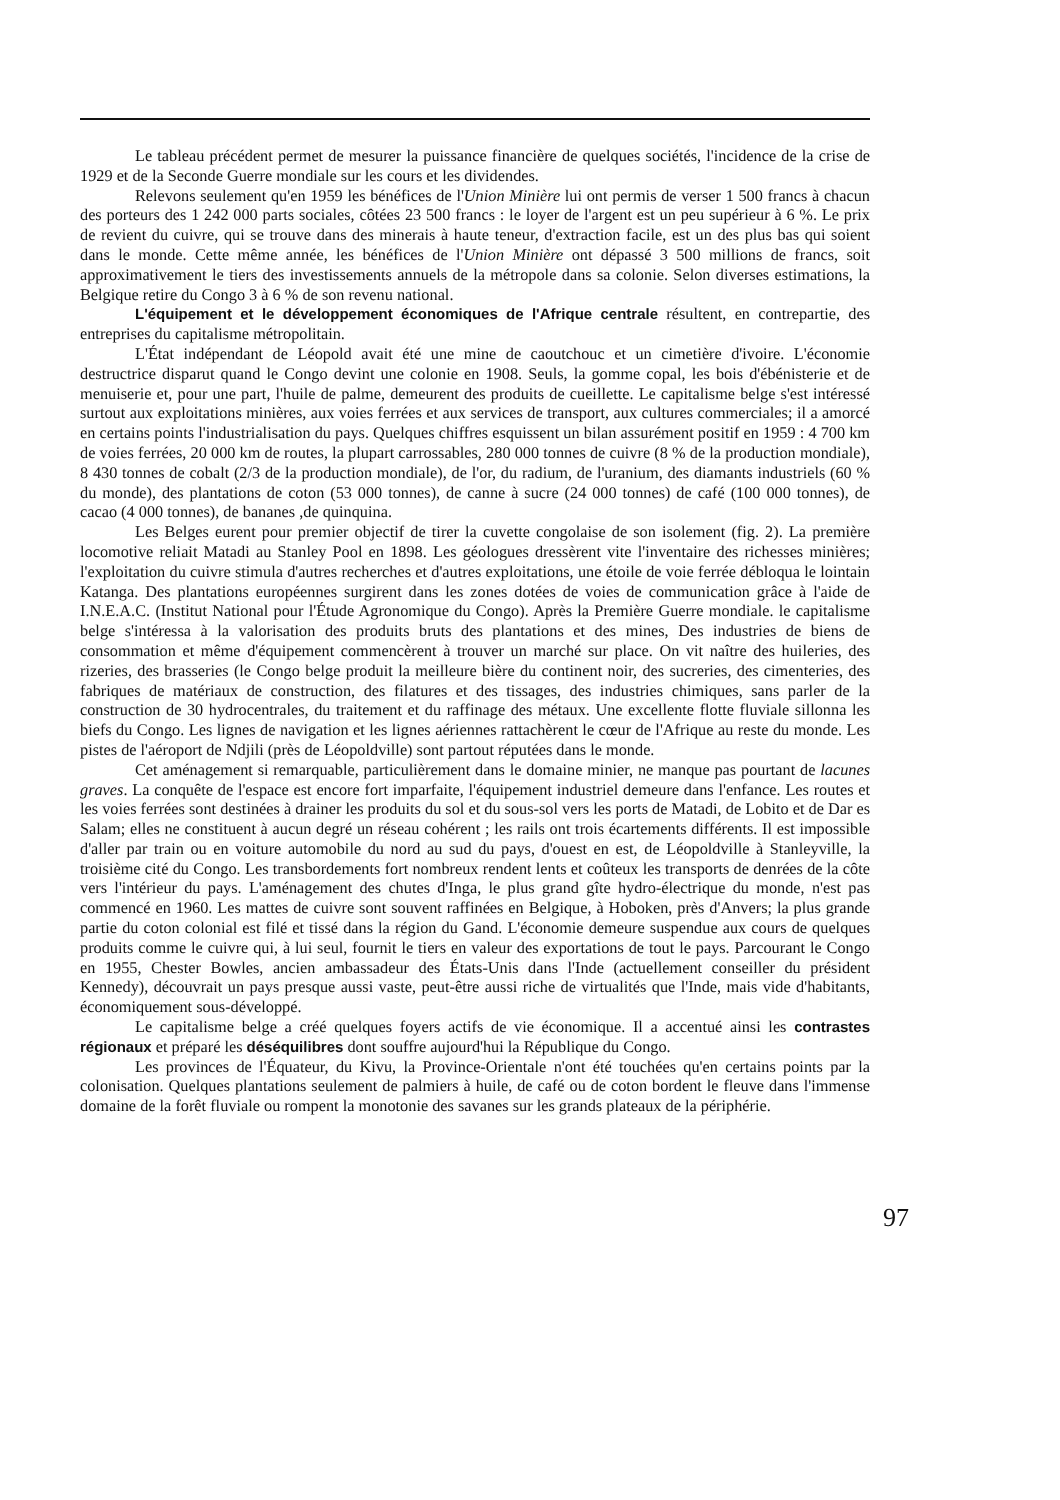Le tableau précédent permet de mesurer la puissance financière de quelques sociétés, l'incidence de la crise de 1929 et de la Seconde Guerre mondiale sur les cours et les dividendes.
Relevons seulement qu'en 1959 les bénéfices de l'Union Minière lui ont permis de verser 1 500 francs à chacun des porteurs des 1 242 000 parts sociales, côtées 23 500 francs : le loyer de l'argent est un peu supérieur à 6 %. Le prix de revient du cuivre, qui se trouve dans des minerais à haute teneur, d'extraction facile, est un des plus bas qui soient dans le monde. Cette même année, les bénéfices de l'Union Minière ont dépassé 3 500 millions de francs, soit approximativement le tiers des investissements annuels de la métropole dans sa colonie. Selon diverses estimations, la Belgique retire du Congo 3 à 6 % de son revenu national.
L'équipement et le développement économiques de l'Afrique centrale résultent, en contrepartie, des entreprises du capitalisme métropolitain.
L'État indépendant de Léopold avait été une mine de caoutchouc et un cimetière d'ivoire. L'économie destructrice disparut quand le Congo devint une colonie en 1908. Seuls, la gomme copal, les bois d'ébénisterie et de menuiserie et, pour une part, l'huile de palme, demeurent des produits de cueillette. Le capitalisme belge s'est intéressé surtout aux exploitations minières, aux voies ferrées et aux services de transport, aux cultures commerciales; il a amorcé en certains points l'industrialisation du pays. Quelques chiffres esquissent un bilan assurément positif en 1959 : 4 700 km de voies ferrées, 20 000 km de routes, la plupart carrossables, 280 000 tonnes de cuivre (8 % de la production mondiale), 8 430 tonnes de cobalt (2/3 de la production mondiale), de l'or, du radium, de l'uranium, des diamants industriels (60 % du monde), des plantations de coton (53 000 tonnes), de canne à sucre (24 000 tonnes) de café (100 000 tonnes), de cacao (4 000 tonnes), de bananes ,de quinquina.
Les Belges eurent pour premier objectif de tirer la cuvette congolaise de son isolement (fig. 2). La première locomotive reliait Matadi au Stanley Pool en 1898. Les géologues dressèrent vite l'inventaire des richesses minières; l'exploitation du cuivre stimula d'autres recherches et d'autres exploitations, une étoile de voie ferrée débloqua le lointain Katanga. Des plantations européennes surgirent dans les zones dotées de voies de communication grâce à l'aide de I.N.E.A.C. (Institut National pour l'Étude Agronomique du Congo). Après la Première Guerre mondiale. le capitalisme belge s'intéressa à la valorisation des produits bruts des plantations et des mines, Des industries de biens de consommation et même d'équipement commencèrent à trouver un marché sur place. On vit naître des huileries, des rizeries, des brasseries (le Congo belge produit la meilleure bière du continent noir, des sucreries, des cimenteries, des fabriques de matériaux de construction, des filatures et des tissages, des industries chimiques, sans parler de la construction de 30 hydrocentrales, du traitement et du raffinage des métaux. Une excellente flotte fluviale sillonna les biefs du Congo. Les lignes de navigation et les lignes aériennes rattachèrent le cœur de l'Afrique au reste du monde. Les pistes de l'aéroport de Ndjili (près de Léopoldville) sont partout réputées dans le monde.
Cet aménagement si remarquable, particulièrement dans le domaine minier, ne manque pas pourtant de lacunes graves. La conquête de l'espace est encore fort imparfaite, l'équipement industriel demeure dans l'enfance. Les routes et les voies ferrées sont destinées à drainer les produits du sol et du sous-sol vers les ports de Matadi, de Lobito et de Dar es Salam; elles ne constituent à aucun degré un réseau cohérent ; les rails ont trois écartements différents. Il est impossible d'aller par train ou en voiture automobile du nord au sud du pays, d'ouest en est, de Léopoldville à Stanleyville, la troisième cité du Congo. Les transbordements fort nombreux rendent lents et coûteux les transports de denrées de la côte vers l'intérieur du pays. L'aménagement des chutes d'Inga, le plus grand gîte hydro-électrique du monde, n'est pas commencé en 1960. Les mattes de cuivre sont souvent raffinées en Belgique, à Hoboken, près d'Anvers; la plus grande partie du coton colonial est filé et tissé dans la région du Gand. L'économie demeure suspendue aux cours de quelques produits comme le cuivre qui, à lui seul, fournit le tiers en valeur des exportations de tout le pays. Parcourant le Congo en 1955, Chester Bowles, ancien ambassadeur des États-Unis dans l'Inde (actuellement conseiller du président Kennedy), découvrait un pays presque aussi vaste, peut-être aussi riche de virtualités que l'Inde, mais vide d'habitants, économiquement sous-développé.
Le capitalisme belge a créé quelques foyers actifs de vie économique. Il a accentué ainsi les contrastes régionaux et préparé les déséquilibres dont souffre aujourd'hui la République du Congo.
Les provinces de l'Équateur, du Kivu, la Province-Orientale n'ont été touchées qu'en certains points par la colonisation. Quelques plantations seulement de palmiers à huile, de café ou de coton bordent le fleuve dans l'immense domaine de la forêt fluviale ou rompent la monotonie des savanes sur les grands plateaux de la périphérie.
97